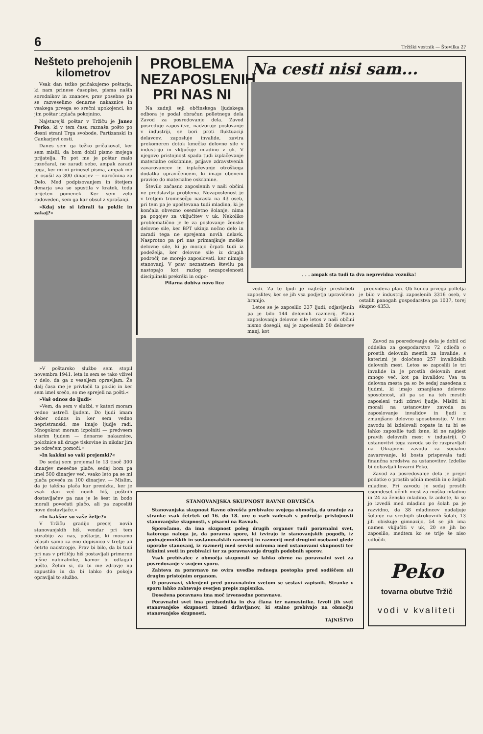6 Tržiški vestnik — Številka 2?
Nešteto prehojenih kilometrov
Vsak dan težko pričakujemo poštarja, ki nam prinese časopise, pisma naših sorodnikov in znancev, prav posebno pa se razveselimo denarne nakaznice in vsakega prvega so srečni upokojenci, ko jim poštar izplača pokojnino.
Najstarejši poštar v Tržiču je Janez Perko, ki v tem času raznaša pošto po desni strani Trga svobode, Partizanski in Cankarjevi cesti.
Danes sem ga težko pričakoval, ker sem mislil, da bom dobil pismo mojega prijatelja. To pot me je poštar malo razočaral, ne zaradi sebe, ampak zaradi tega, ker mi ni prinesel pisma, ampak me je osušil za 300 dinarjev — naročnina za Delo. Med podpisovanjem in štetjem denarja sva se spustila v kratek, toda prijeten pomenek. Ker sem zelo radoveden, sem ga kar obsul z vprašanji.
»Kdaj ste si izbrali ta poklic in zakaj?«
»V poštarsko službo sem stopil novembra 1941. leta in sem se tako vživel v delo, da ga z veseljem opravljam. Že dalj časa me je privlačil ta poklic in ker sem imel srečo, so me sprejeli na pošti.«
»Vaš odnos do ljudi«
»Vem, da sem v službi, v kateri moram vedno ustreči ljudem. Do ljudi imam dober odnos in ker sem vedno nepristranski, me imajo ljudje radi. Mnogokrat moram izpolniti — predvsem starim ljudem — denarne nakaznice, položnice ali druge tiskovine in nikdar jim ne odrečem pomoči.«
»In kakšni so vaši prejemki?«
Do sedaj sem prejemal le 13 tisoč 300 dinarjev mesečne plače, sedaj bom pa imel 500 dinarjev več, vsako leto pa se mi plača poveča za 100 dinarjev. — Mislim, da je takšna plača kar prenizka, ker je vsak dan več novih hiš, poštnih dostavljačev pa nas je le šest in bodo morali povečati plačo, ali pa zaposliti nove dostavljače.«
»In kakšne so vaše želje?«
V Tržiču gradijo precej novih stanovanjskih hiš, vendar pri tem pozabijo za nas, poštarje, ki moramo včasih samo za eno dopisnico v tretje ali četrto nadstropje. Prav bi bilo, da bi tudi pri nas v pritličju hiš postavljali primerne hišne nabiralnike, kamor bi odlagali pošto. Želim si, da bi me zdravje na zapustilo in da bi lahko do pokoja opravljal to službo.
PROBLEMA NEZAPOSLENIH PRI NAS NI
Na zadnji seji občinskega ljudskega odbora je podal obračun polletnega dela Zavod za posredovanje dela. Zavod posreduje zaposlitve, nadzoruje poslovanje v industriji, se bori proti fluktuaciji delavcev, zaposluje invalide, zavira prekomeren dotok kmečke delovne sile v industrijo in vključuje mladino v uk. V njegovo pristojnost spada tudi izplačevanje materialne oskrbnine, prijave zdravstvenih zavarovancev in izplačevanje otroškega dodatka upravičencem, ki imajo obenem pravico do materialne oskrbnine.
Število začasno zaposlenih v naši občini ne predstavlja problema. Nezaposlenost je v tretjem tromesečju narasla na 43 oseb, pri tem pa je upoštevana tudi mladina, ki je končala obvezno osemletno šolanje, nima pa pogojev za vključitev v uk. Nekoliko problematično je le za poslovanje ženske delovne sile, ker BPT ukinja nočno delo in zaradi tega ne sprejema novih delavk. Nasprotno pa pri nas primanjkuje moške delovne sile, ki jo morajo črpati tudi iz podeželja, ker delovne sile iz drugih področij ne morejo zaposlovati, ker nimajo stanovanj. V prav neznatnem številu pa nastopajo kot razlog nezaposlenosti disciplinski prekrški in odpo-
Pilarna dobiva novo lice
Na cesti nisi sam...
. . . ampak sta tudi ta dva neprevidna voznika!
vedi. Za te ljudi je najtežje preskrbeti zaposlitev, ker se jih vsa podjetja upravičeno branijo.
Letos se je zaposlilo 337 ljudi, odjavljenih pa je bilo 144 delovnih razmerij. Plana zaposlovanja delovne sile letos v naši občini nismo dosegli, saj je zaposlenih 50 delavcev manj, kot
predvideva plan. Ob koncu prvega polletja je bilo v industriji zaposlenih 3316 oseb, v ostalih panogah gospodarstva pa 1037, torej skupno 4353.
STANOVANJSKA SKUPNOST RAVNE OBVEŠČA
Stanovanjska skupnost Ravne obvešča prebivalce svojega območja, da uraduje za stranke vsak četrtek od 16. do 18. ure o vseh zadevah s področja pristojnosti stanovanjske skupnosti, v pisarni na Ravnah.
Sporočamo, da ima skupnost poleg drugih organov tudi poravnalni svet, katerega naloga je, da poravna spore, ki izvirajo iz stanovanjskih pogodb, iz podnajemniških in sostanovalskih razmerij in razmerij med drugimi osebami glede uporabe stanovanj, iz razmerij med servisi oziroma med ustanovami skupnosti ter hišnimi sveti in prebivalci ter za poravnavanje drugih podobnih sporov.
Vsak prebivalec z območja skupnosti se lahko obrne na poravnalni svet za posredovanje v svojem sporu.
Zahteva za poravnavo ne ovira uvedbe rednega postopka pred sodiščem ali drugim pristojnim organom.
O poravnavi, sklenjeni pred poravnalnim svetom se sestavi zapisnik. Stranke v sporu lahko zahtevajo overjen prepis zapisnika.
Dosežena poravnava ima moč izvensodne poravnave.
Poravnalni svet ima predsednika in dva člana ter namestnike. Izvoli jih svet stanovanjske skupnosti izmed državljanov, ki stalno prebivajo na območju stanovanjske skupnosti.
TAJNIŠTVO
Zavod za posredovanje dela je dobil od oddelka za gospodarstvo 72 odločb o prostih delovnih mestih za invalide, s katerimi je določeno 257 invalidskih delovnih mest. Letos so zaposlili le tri invalide in je prostih delovnih mest mnogo več, kot pa invalidov. Vsa ta delovna mesta pa so že sedaj zasedena z ljudmi, ki imajo zmanjšano delovno sposobnost, ali pa so na teh mestih zaposleni tudi zdravi ljudje. Misliti bi morali na ustanovitev zavoda za zaposlovanje invalidov in ljudi z zmanjšano delovno sposobnostjo. V tem zavodu bi izdelovali copate in tu bi se lahko zaposlile tudi žene, ki ne najdejo pravih delovnih mest v industriji. O ustanovitvi tega zavoda so že razpravljali na Okrajnem zavodu za socialno zavarovanje, ki bosta prispevala tudi finančna sredstva za ustanovitev. Izdelke bi dobavljali tovarni Peko.
Zavod za posredovanje dela je prejel podatke o prostih učnih mestih in o željah mladine. Pri zavodu je sedaj prostih osemdeset učnih mest za moško mladino in 24 za žensko mladino. Iz ankete, ki so jo izvedli med mladino po šolah pa je razvidno, da 38 mladincev nadaljuje šolanje na srednjih strokovnih šolah, 13 jih obiskuje gimnazijo, 54 se jih ima namen vključiti v uk, 20 se jih bo zaposlilo, medtem ko se trije še niso odločili.
Peko
tovarna obutve Tržič
vodi v kvaliteti